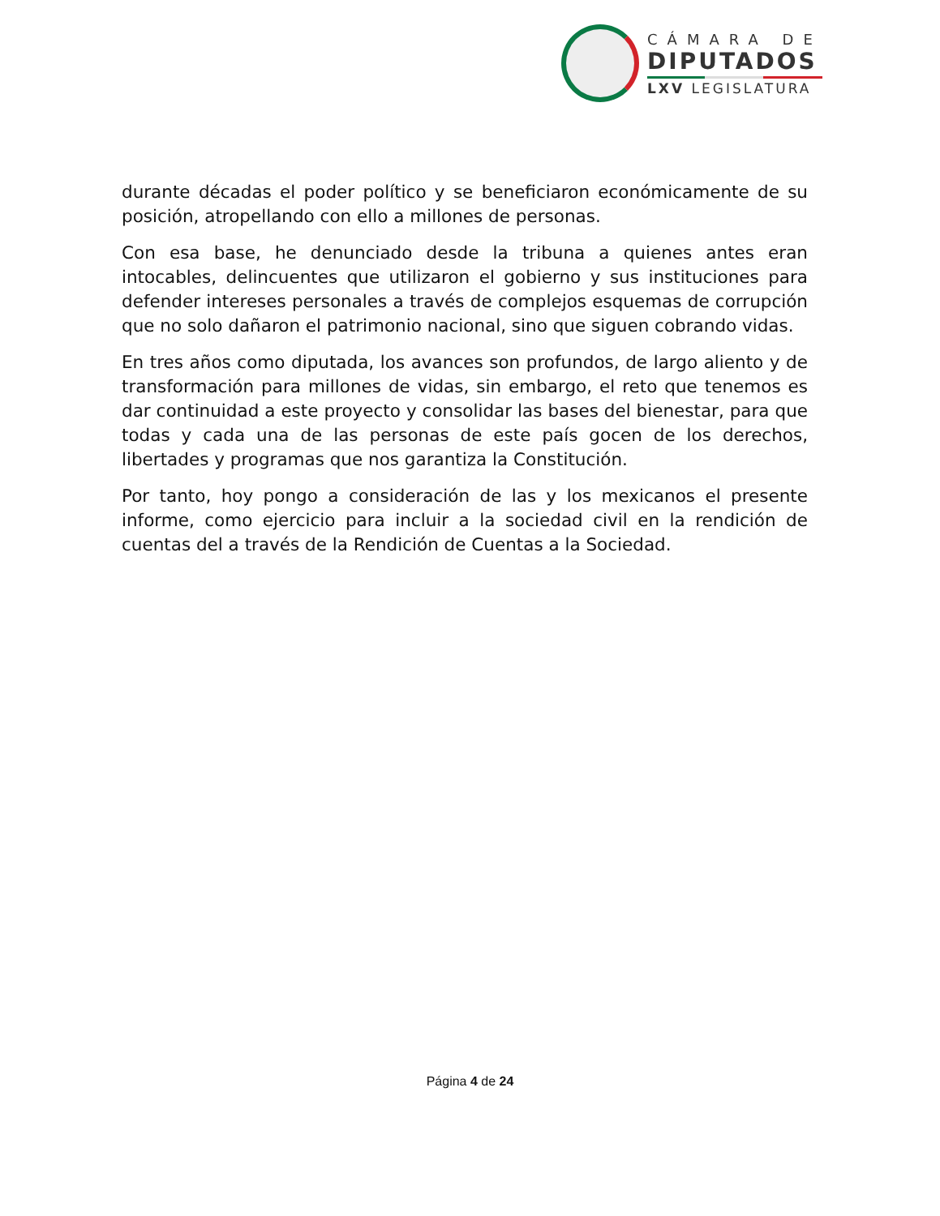CÁMARA DE
DIPUTADOS
LXV LEGISLATURA
durante décadas el poder político y se beneficiaron económicamente de su posición, atropellando con ello a millones de personas.
Con esa base, he denunciado desde la tribuna a quienes antes eran intocables, delincuentes que utilizaron el gobierno y sus instituciones para defender intereses personales a través de complejos esquemas de corrupción que no solo dañaron el patrimonio nacional, sino que siguen cobrando vidas.
En tres años como diputada, los avances son profundos, de largo aliento y de transformación para millones de vidas, sin embargo, el reto que tenemos es dar continuidad a este proyecto y consolidar las bases del bienestar, para que todas y cada una de las personas de este país gocen de los derechos, libertades y programas que nos garantiza la Constitución.
Por tanto, hoy pongo a consideración de las y los mexicanos el presente informe, como ejercicio para incluir a la sociedad civil en la rendición de cuentas del a través de la Rendición de Cuentas a la Sociedad.
Página 4 de 24